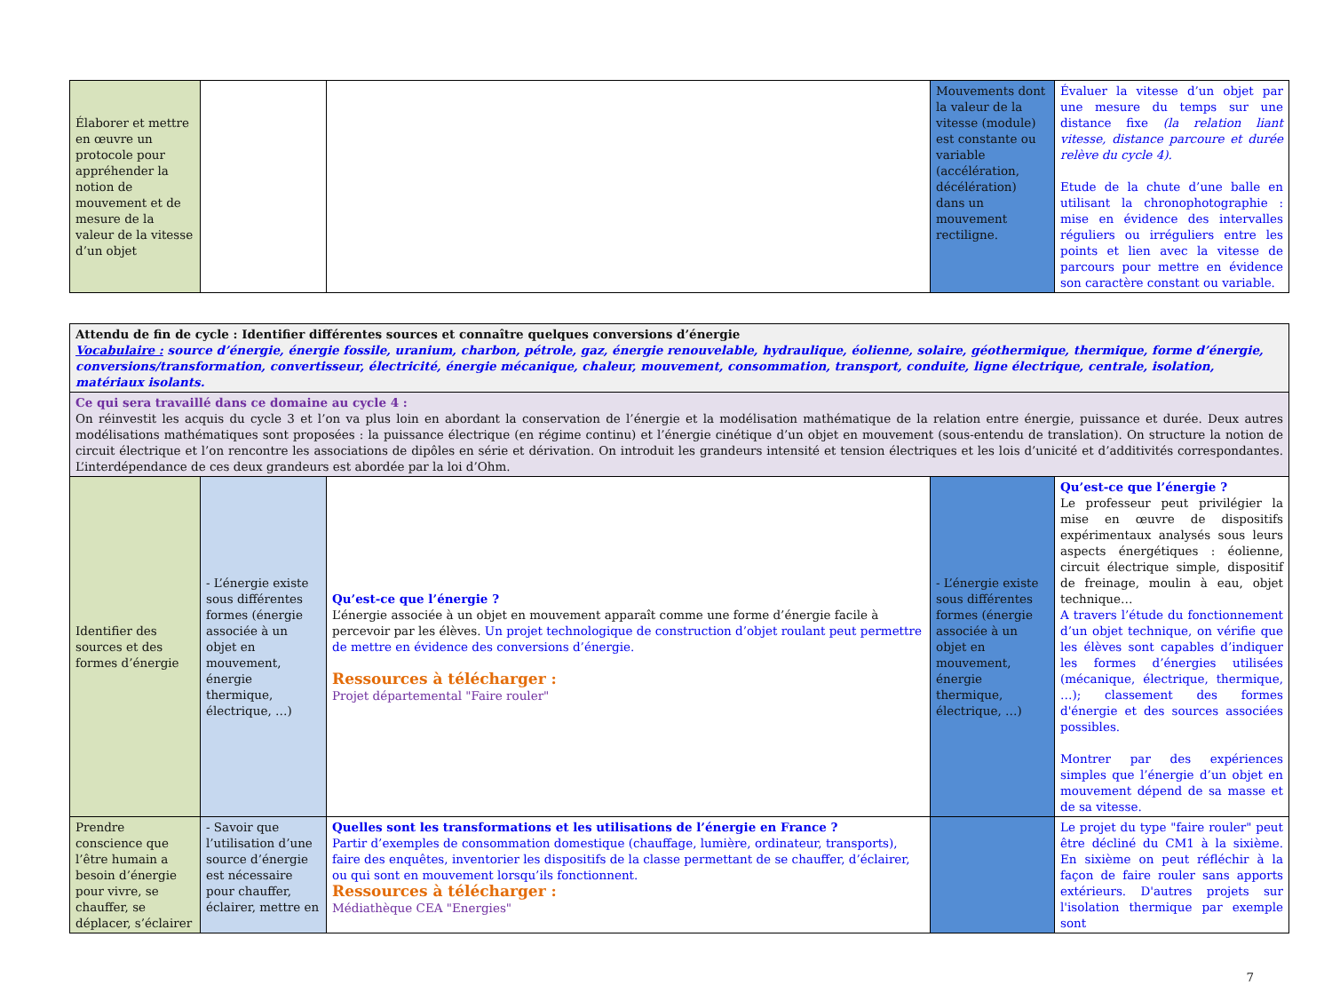| Élaborer et mettre en œuvre un protocole pour appréhender la notion de mouvement et de mesure de la valeur de la vitesse d’un objet | | | Mouvements dont la valeur de la vitesse (module) est constante ou variable (accélération, décélération) dans un mouvement rectiligne. | Évaluer la vitesse d’un objet par une mesure du temps sur une distance fixe (la relation liant vitesse, distance parcoure et durée relève du cycle 4). Etude de la chute d’une balle en utilisant la chronophotographie : mise en évidence des intervalles réguliers ou irréguliers entre les points et lien avec la vitesse de parcours pour mettre en évidence son caractère constant ou variable. |
| Attendu de fin de cycle : Identifier différentes sources et connaître quelques conversions d’énergie Vocabulaire : source d’énergie, énergie fossile, uranium, charbon, pétrole, gaz, énergie renouvelable, hydraulique, éolienne, solaire, géothermique, thermique, forme d’énergie, conversions/transformation, convertisseur, électricité, énergie mécanique, chaleur, mouvement, consommation, transport, conduite, ligne électrique, centrale, isolation, matériaux isolants. | | | | |
| Ce qui sera travaillé dans ce domaine au cycle 4 : On réinvestit les acquis du cycle 3 et l’on va plus loin en abordant la conservation de l’énergie et la modélisation mathématique de la relation entre énergie, puissance et durée. Deux autres modélisations mathématiques sont proposées : la puissance électrique (en régime continu) et l’énergie cinétique d’un objet en mouvement (sous-entendu de translation). On structure la notion de circuit électrique et l’on rencontre les associations de dipôles en série et dérivation. On introduit les grandeurs intensité et tension électriques et les lois d’unicité et d’additivités correspondantes. L’interdépendance de ces deux grandeurs est abordée par la loi d’Ohm. | | | | |
| Identifier des sources et des formes d’énergie | - L’énergie existe sous différentes formes (énergie associée à un objet en mouvement, énergie thermique, électrique, …) | Qu’est-ce que l’énergie ? L’énergie associée à un objet en mouvement apparaît comme une forme d’énergie facile à percevoir par les élèves. Un projet technologique de construction d’objet roulant peut permettre de mettre en évidence des conversions d’énergie. Ressources à télécharger : Projet départemental "Faire rouler" | - L’énergie existe sous différentes formes (énergie associée à un objet en mouvement, énergie thermique, électrique, …) | Qu’est-ce que l’énergie ? Le professeur peut privilégier la mise en œuvre de dispositifs expérimentaux analysés sous leurs aspects énergétiques : éolienne, circuit électrique simple, dispositif de freinage, moulin à eau, objet technique… A travers l’étude du fonctionnement d’un objet technique, on vérifie que les élèves sont capables d’indiquer les formes d’énergies utilisées (mécanique, électrique, thermique, …); classement des formes d'énergie et des sources associées possibles. Montrer par des expériences simples que l’énergie d’un objet en mouvement dépend de sa masse et de sa vitesse. |
| Prendre conscience que l’être humain a besoin d’énergie pour vivre, se chauffer, se déplacer, s’éclairer | - Savoir que l’utilisation d’une source d’énergie est nécessaire pour chauffer, éclairer, mettre en | Quelles sont les transformations et les utilisations de l’énergie en France ? Partir d’exemples de consommation domestique (chauffage, lumière, ordinateur, transports), faire des enquêtes, inventorier les dispositifs de la classe permettant de se chauffer, d’éclairer, ou qui sont en mouvement lorsqu’ils fonctionnent. Ressources à télécharger : Médiathèque CEA "Energies" | | Le projet du type "faire rouler" peut être décliné du CM1 à la sixième. En sixième on peut réfléchir à la façon de faire rouler sans apports extérieurs. D'autres projets sur l'isolation thermique par exemple sont |
7